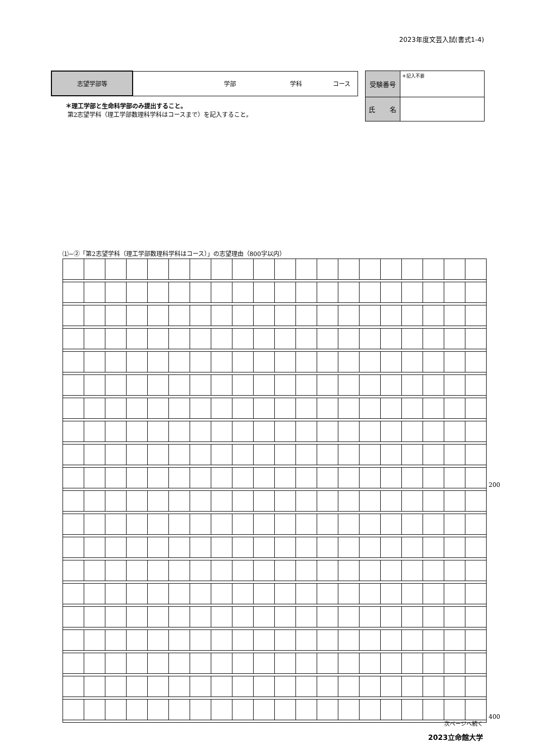2023年度文芸入試(書式1-4)
| 志望学部等 | 学部 学科 コース |
| 受験番号 | ＊記入不要 |
| 氏 名 | |
＊理工学部と生命科学部のみ提出すること。
第2志望学科（理工学部数理科学科はコースまで）を記入すること。
⑴−②「第2志望学科（理工学部数理科学科はコース）」の志望理由（800字以内）
| | | | | | | | | | | | | | | | | | | | | 200 |
| | | | | | | | | | | | | | | | | | | | | 400 |
次ページへ続く
2023立命館大学